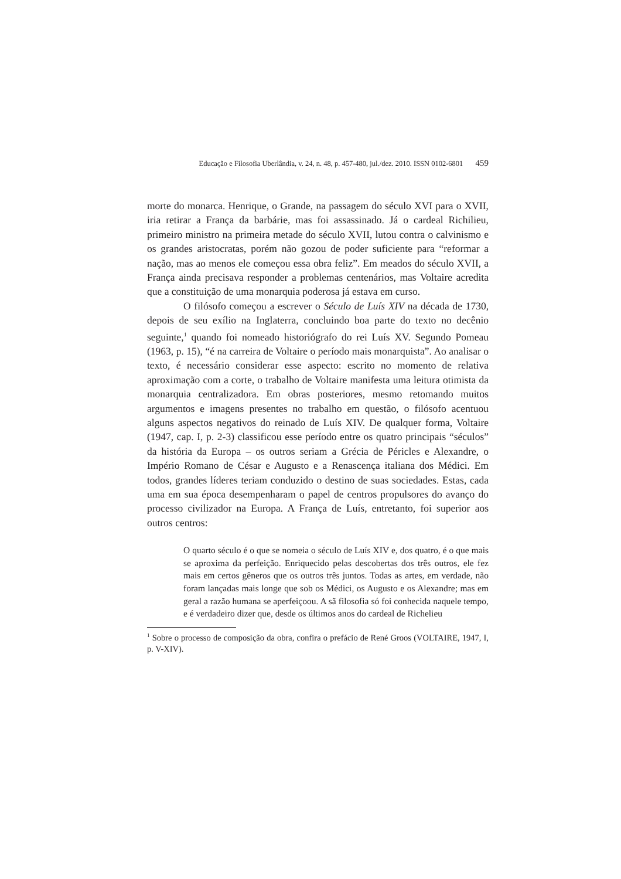Educação e Filosofia Uberlândia, v. 24, n. 48, p. 457-480, jul./dez. 2010. ISSN 0102-6801 459
morte do monarca. Henrique, o Grande, na passagem do século XVI para o XVII, iria retirar a França da barbárie, mas foi assassinado. Já o cardeal Richilieu, primeiro ministro na primeira metade do século XVII, lutou contra o calvinismo e os grandes aristocratas, porém não gozou de poder suficiente para “reformar a nação, mas ao menos ele começou essa obra feliz”. Em meados do século XVII, a França ainda precisava responder a problemas centenários, mas Voltaire acredita que a constituição de uma monarquia poderosa já estava em curso.
O filósofo começou a escrever o Século de Luís XIV na década de 1730, depois de seu exílio na Inglaterra, concluindo boa parte do texto no decênio seguinte,<sup>1</sup> quando foi nomeado historiógrafo do rei Luís XV. Segundo Pomeau (1963, p. 15), “é na carreira de Voltaire o período mais monarquista”. Ao analisar o texto, é necessário considerar esse aspecto: escrito no momento de relativa aproximação com a corte, o trabalho de Voltaire manifesta uma leitura otimista da monarquia centralizadora. Em obras posteriores, mesmo retomando muitos argumentos e imagens presentes no trabalho em questão, o filósofo acentuou alguns aspectos negativos do reinado de Luís XIV. De qualquer forma, Voltaire (1947, cap. I, p. 2-3) classificou esse período entre os quatro principais “séculos” da história da Europa – os outros seriam a Grécia de Péricles e Alexandre, o Império Romano de César e Augusto e a Renascença italiana dos Médici. Em todos, grandes líderes teriam conduzido o destino de suas sociedades. Estas, cada uma em sua época desempenharam o papel de centros propulsores do avanço do processo civilizador na Europa. A França de Luís, entretanto, foi superior aos outros centros:
O quarto século é o que se nomeia o século de Luís XIV e, dos quatro, é o que mais se aproxima da perfeição. Enriquecido pelas descobertas dos três outros, ele fez mais em certos gêneros que os outros três juntos. Todas as artes, em verdade, não foram lançadas mais longe que sob os Médici, os Augusto e os Alexandre; mas em geral a razão humana se aperfeiçoou. A sã filosofia só foi conhecida naquele tempo, e é verdadeiro dizer que, desde os últimos anos do cardeal de Richelieu
<sup>1</sup> Sobre o processo de composição da obra, confira o prefácio de René Groos (VOLTAIRE, 1947, I, p. V-XIV).